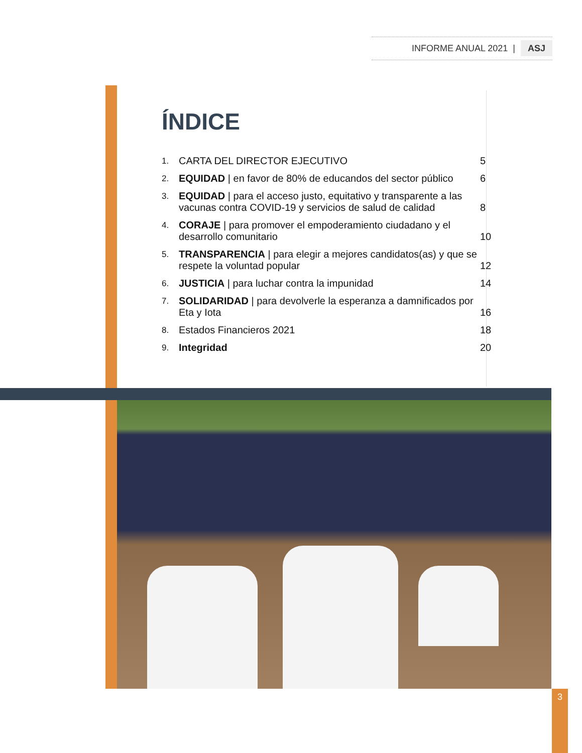INFORME ANUAL 2021 | ASJ
ÍNDICE
1. CARTA DEL DIRECTOR EJECUTIVO 5
2. EQUIDAD | en favor de 80% de educandos del sector público 6
3. EQUIDAD | para el acceso justo, equitativo y transparente a las vacunas contra COVID-19 y servicios de salud de calidad 8
4. CORAJE | para promover el empoderamiento ciudadano y el desarrollo comunitario 10
5. TRANSPARENCIA | para elegir a mejores candidatos(as) y que se respete la voluntad popular 12
6. JUSTICIA | para luchar contra la impunidad 14
7. SOLIDARIDAD | para devolverle la esperanza a damnificados por Eta y Iota 16
8. Estados Financieros 2021 18
9. Integridad 20
3